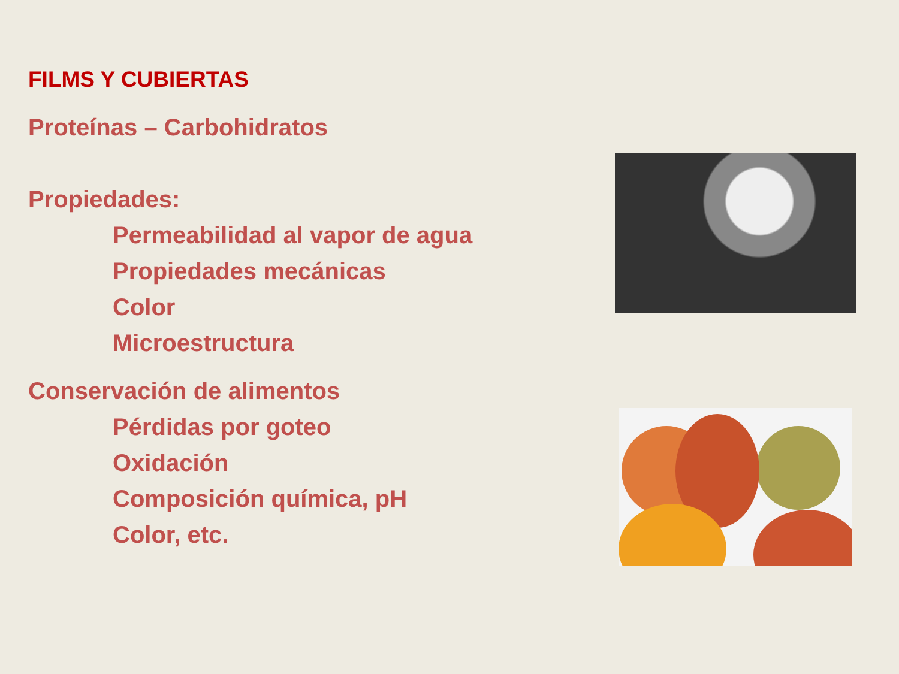FILMS Y CUBIERTAS
Proteínas – Carbohidratos
Propiedades:
Permeabilidad al vapor de agua
Propiedades mecánicas
Color
Microestructura
Conservación de alimentos
Pérdidas por goteo
Oxidación
Composición química, pH
Color, etc.